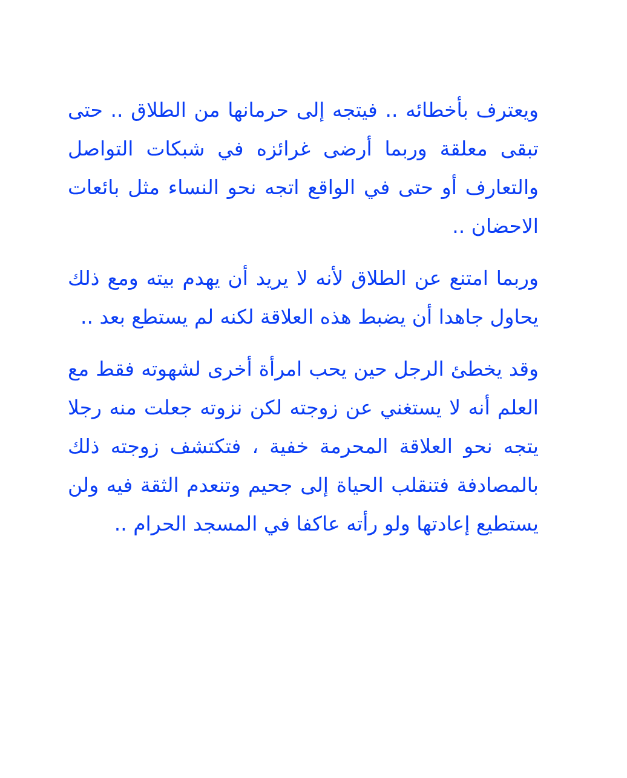ويعترف بأخطائه .. فيتجه إلى حرمانها من الطلاق .. حتى تبقى معلقة وربما أرضى غرائزه في شبكات التواصل والتعارف أو حتى في الواقع اتجه نحو النساء مثل بائعات الاحضان ..
وربما امتنع عن الطلاق لأنه لا يريد أن يهدم بيته ومع ذلك يحاول جاهدا أن يضبط هذه العلاقة لكنه لم يستطع بعد ..
وقد يخطئ الرجل حين يحب امرأة أخرى لشهوته فقط مع العلم أنه لا يستغني عن زوجته لكن نزوته جعلت منه رجلا يتجه نحو العلاقة المحرمة خفية ، فتكتشف زوجته ذلك بالمصادفة فتنقلب الحياة إلى جحيم وتنعدم الثقة فيه ولن يستطيع إعادتها ولو رأته عاكفا في المسجد الحرام ..